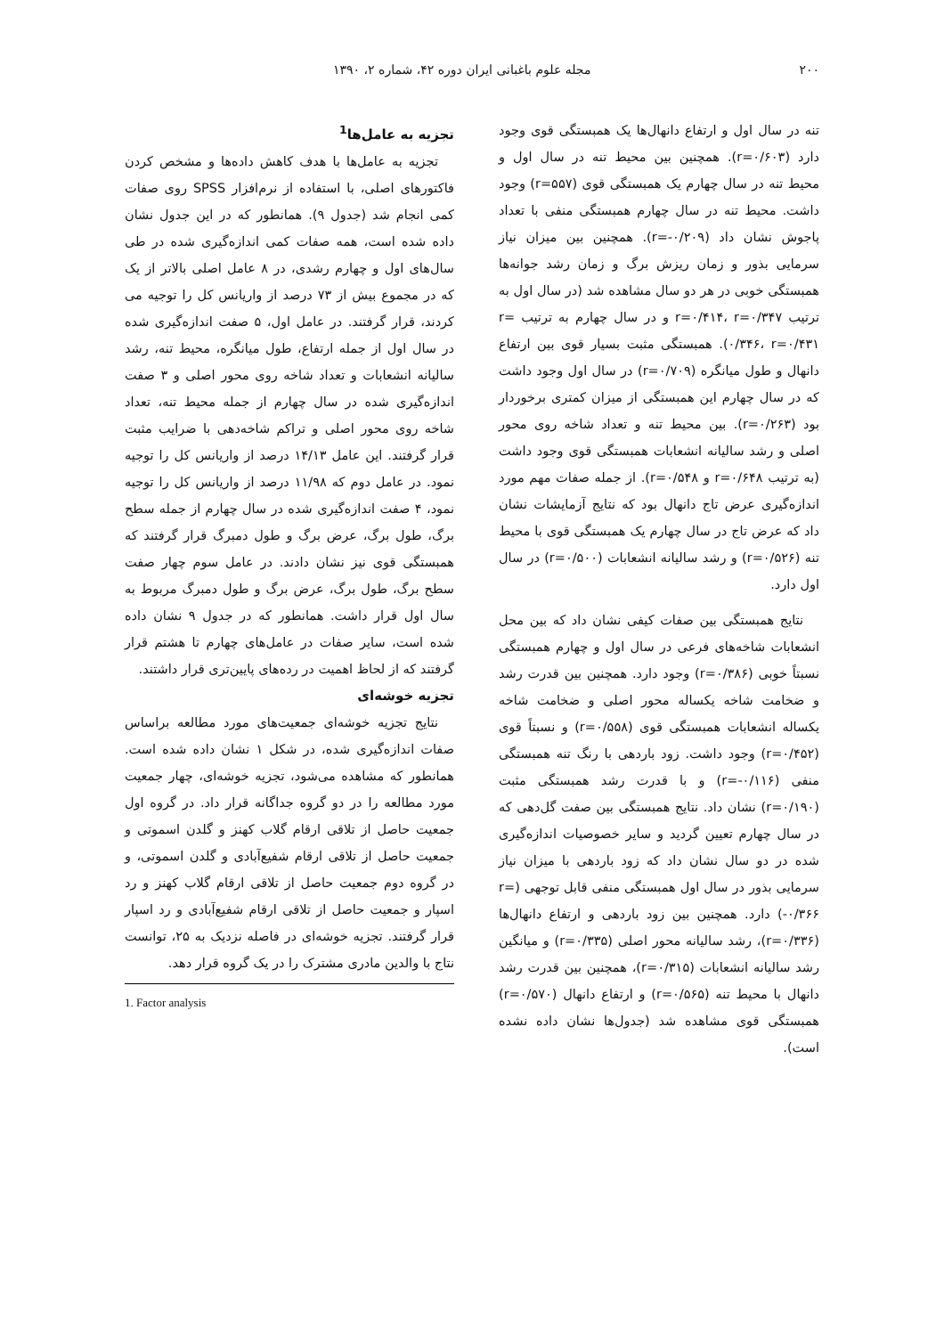۲۰۰ مجله علوم باغبانی ایران دوره ۴۲، شماره ۲، ۱۳۹۰
تنه در سال اول و ارتفاع دانهال‌ها یک همبستگی قوی وجود دارد (r=۰/۶۰۳). همچنین بین محیط تنه در سال اول و محیط تنه در سال چهارم یک همبستگی قوی (r=۵۵۷) وجود داشت. محیط تنه در سال چهارم همبستگی منفی با تعداد پاجوش نشان داد (r=-۰/۲۰۹). همچنین بین میزان نیاز سرمایی بذور و زمان ریزش برگ و زمان رشد جوانه‌ها همبستگی خوبی در هر دو سال مشاهده شد (در سال اول به ترتیب r=۰/۴۱۴، r=۰/۳۴۷ و در سال چهارم به ترتیب r= ۰/۳۴۶، r=۰/۴۳۱). همبستگی مثبت بسیار قوی بین ارتفاع دانهال و طول میانگره (r=۰/۷۰۹) در سال اول وجود داشت که در سال چهارم این همبستگی از میزان کمتری برخوردار بود (r=۰/۲۶۳). بین محیط تنه و تعداد شاخه روی محور اصلی و رشد سالیانه انشعابات همبستگی قوی وجود داشت (به ترتیب r=۰/۶۴۸ و r=۰/۵۴۸). از جمله صفات مهم مورد اندازه‌گیری عرض تاج دانهال بود که نتایج آزمایشات نشان داد که عرض تاج در سال چهارم یک همبستگی قوی با محیط تنه (r=۰/۵۲۶) و رشد سالیانه انشعابات (r=۰/۵۰۰) در سال اول دارد.
نتایج همبستگی بین صفات کیفی نشان داد که بین محل انشعابات شاخه‌های فرعی در سال اول و چهارم همبستگی نسبتاً خوبی (r=۰/۳۸۶) وجود دارد. همچنین بین قدرت رشد و ضخامت شاخه یکساله محور اصلی و ضخامت شاخه یکساله انشعابات همبستگی قوی (r=۰/۵۵۸) و نسبتاً قوی (r=۰/۴۵۲) وجود داشت. زود باردهی با رنگ تنه همبستگی منفی (r=-۰/۱۱۶) و با قدرت رشد همبستگی مثبت (r=۰/۱۹۰) نشان داد. نتایج همبستگی بین صفت گل‌دهی که در سال چهارم تعیین گردید و سایر خصوصیات اندازه‌گیری شده در دو سال نشان داد که زود باردهی با میزان نیاز سرمایی بذور در سال اول همبستگی منفی قابل توجهی (r= -۰/۳۶۶) دارد. همچنین بین زود باردهی و ارتفاع دانهال‌ها (r=۰/۳۳۶)، رشد سالیانه محور اصلی (r=۰/۳۳۵) و میانگین رشد سالیانه انشعابات (r=۰/۳۱۵)، همچنین بین قدرت رشد دانهال با محیط تنه (r=۰/۵۶۵) و ارتفاع دانهال (r=۰/۵۷۰) همبستگی قوی مشاهده شد (جدول‌ها نشان داده نشده است).
تجزیه به عامل‌ها<sup>1</sup>
تجزیه به عامل‌ها با هدف کاهش داده‌ها و مشخص کردن فاکتورهای اصلی، با استفاده از نرم‌افزار SPSS روی صفات کمی انجام شد (جدول ۹). همانطور که در این جدول نشان داده شده است، همه صفات کمی اندازه‌گیری شده در طی سال‌های اول و چهارم رشدی، در ۸ عامل اصلی بالاتر از یک که در مجموع بیش از ۷۳ درصد از واریانس کل را توجیه می کردند، قرار گرفتند. در عامل اول، ۵ صفت اندازه‌گیری شده در سال اول از جمله ارتفاع، طول میانگره، محیط تنه، رشد سالیانه انشعابات و تعداد شاخه روی محور اصلی و ۳ صفت اندازه‌گیری شده در سال چهارم از جمله محیط تنه، تعداد شاخه روی محور اصلی و تراکم شاخه‌دهی با ضرایب مثبت قرار گرفتند. این عامل ۱۴/۱۳ درصد از واریانس کل را توجیه نمود. در عامل دوم که ۱۱/۹۸ درصد از واریانس کل را توجیه نمود، ۴ صفت اندازه‌گیری شده در سال چهارم از جمله سطح برگ، طول برگ، عرض برگ و طول دمبرگ قرار گرفتند که همبستگی قوی نیز نشان دادند. در عامل سوم چهار صفت سطح برگ، طول برگ، عرض برگ و طول دمبرگ مربوط به سال اول قرار داشت. همانطور که در جدول ۹ نشان داده شده است، سایر صفات در عامل‌های چهارم تا هشتم قرار گرفتند که از لحاظ اهمیت در رده‌های پایین‌تری قرار داشتند.
تجزیه خوشه‌ای
نتایج تجزیه خوشه‌ای جمعیت‌های مورد مطالعه براساس صفات اندازه‌گیری شده، در شکل ۱ نشان داده شده است. همانطور که مشاهده می‌شود، تجزیه خوشه‌ای، چهار جمعیت مورد مطالعه را در دو گروه جداگانه قرار داد. در گروه اول جمعیت حاصل از تلاقی ارقام گلاب کهنز و گلدن اسموتی و جمعیت حاصل از تلاقی ارقام شفیع‌آبادی و گلدن اسموتی، و در گروه دوم جمعیت حاصل از تلاقی ارقام گلاب کهنز و رد اسپار و جمعیت حاصل از تلاقی ارقام شفیع‌آبادی و رد اسپار قرار گرفتند. تجزیه خوشه‌ای در فاصله نزدیک به ۲۵، توانست نتاج با والدین مادری مشترک را در یک گروه قرار دهد.
1. Factor analysis